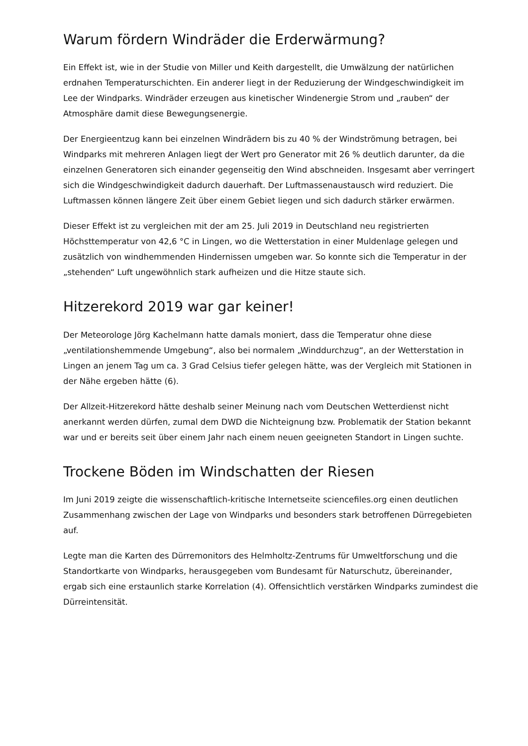Warum fördern Windräder die Erderwärmung?
Ein Effekt ist, wie in der Studie von Miller und Keith dargestellt, die Umwälzung der natürlichen erdnahen Temperaturschichten. Ein anderer liegt in der Reduzierung der Windgeschwindigkeit im Lee der Windparks. Windräder erzeugen aus kinetischer Windenergie Strom und „rauben“ der Atmosphäre damit diese Bewegungsenergie.
Der Energieentzug kann bei einzelnen Windrädern bis zu 40 % der Windströmung betragen, bei Windparks mit mehreren Anlagen liegt der Wert pro Generator mit 26 % deutlich darunter, da die einzelnen Generatoren sich einander gegenseitig den Wind abschneiden. Insgesamt aber verringert sich die Windgeschwindigkeit dadurch dauerhaft. Der Luftmassenaustausch wird reduziert. Die Luftmassen können längere Zeit über einem Gebiet liegen und sich dadurch stärker erwärmen.
Dieser Effekt ist zu vergleichen mit der am 25. Juli 2019 in Deutschland neu registrierten Höchsttemperatur von 42,6 °C in Lingen, wo die Wetterstation in einer Muldenlage gelegen und zusätzlich von windhemmenden Hindernissen umgeben war. So konnte sich die Temperatur in der „stehenden“ Luft ungewöhnlich stark aufheizen und die Hitze staute sich.
Hitzerekord 2019 war gar keiner!
Der Meteorologe Jörg Kachelmann hatte damals moniert, dass die Temperatur ohne diese „ventilationshemmende Umgebung“, also bei normalem „Winddurchzug“, an der Wetterstation in Lingen an jenem Tag um ca. 3 Grad Celsius tiefer gelegen hätte, was der Vergleich mit Stationen in der Nähe ergeben hätte (6).
Der Allzeit-Hitzerekord hätte deshalb seiner Meinung nach vom Deutschen Wetterdienst nicht anerkannt werden dürfen, zumal dem DWD die Nichteignung bzw. Problematik der Station bekannt war und er bereits seit über einem Jahr nach einem neuen geeigneten Standort in Lingen suchte.
Trockene Böden im Windschatten der Riesen
Im Juni 2019 zeigte die wissenschaftlich-kritische Internetseite sciencefiles.org einen deutlichen Zusammenhang zwischen der Lage von Windparks und besonders stark betroffenen Dürregebieten auf.
Legte man die Karten des Dürremonitors des Helmholtz-Zentrums für Umweltforschung und die Standortkarte von Windparks, herausgegeben vom Bundesamt für Naturschutz, übereinander, ergab sich eine erstaunlich starke Korrelation (4). Offensichtlich verstärken Windparks zumindest die Dürreintensität.